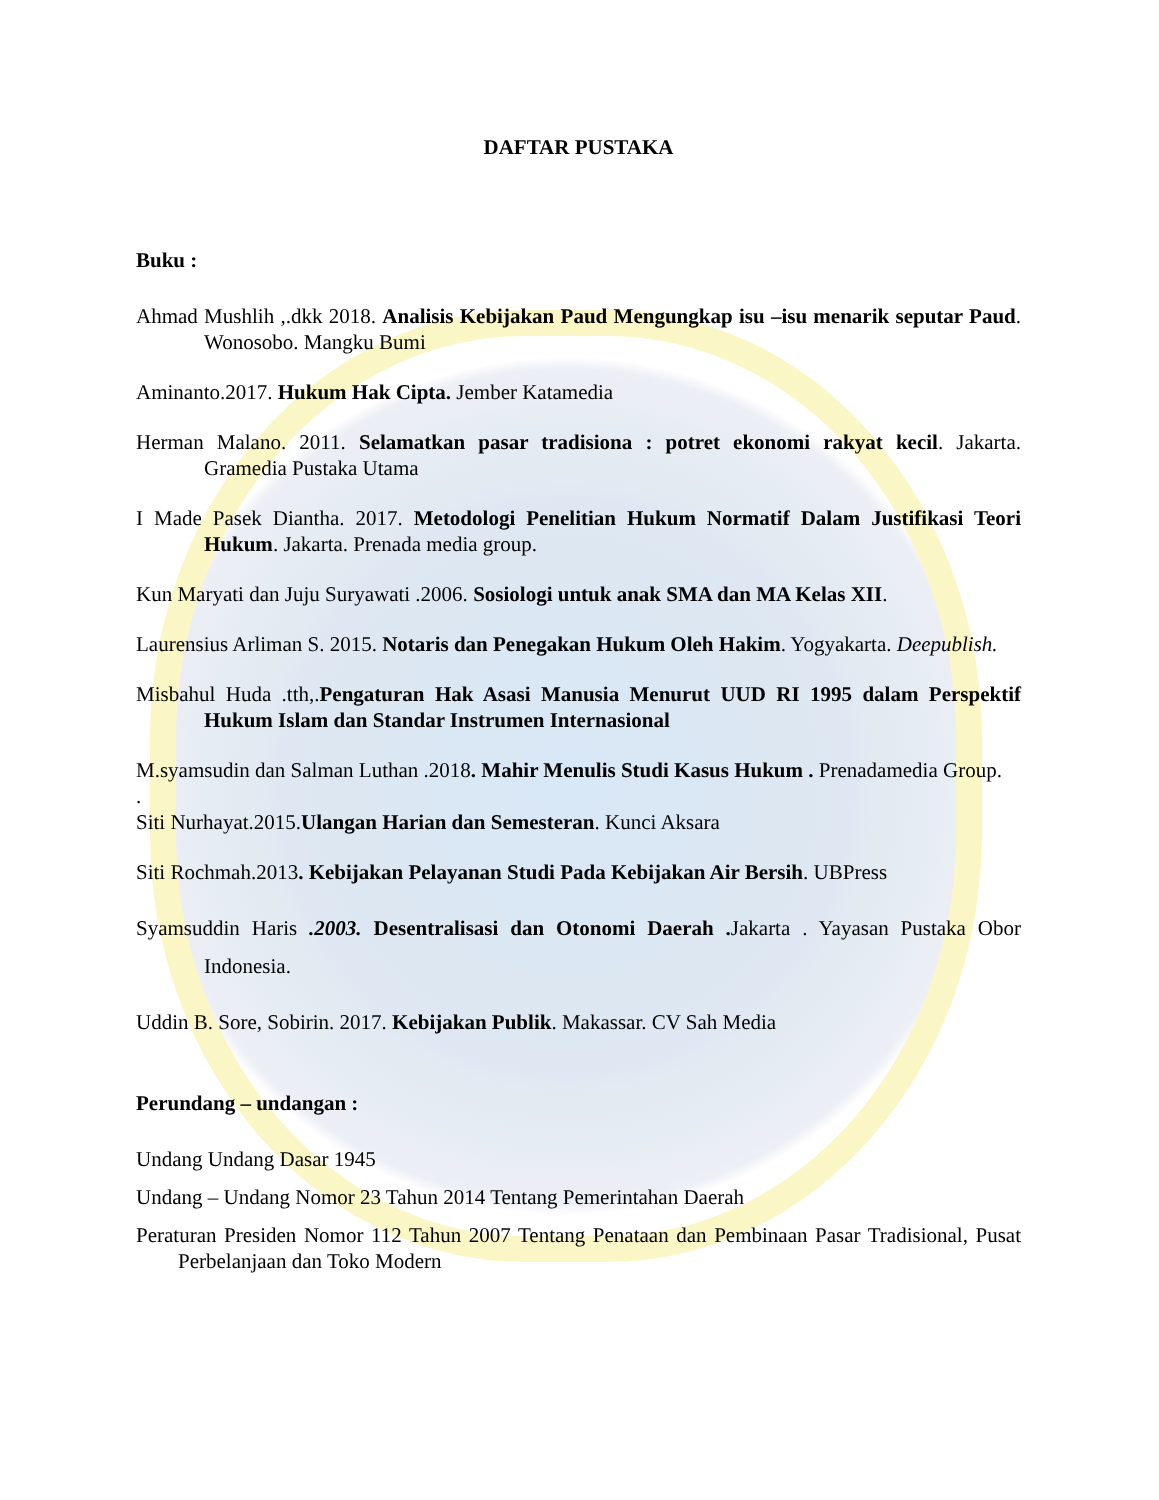DAFTAR PUSTAKA
Buku :
Ahmad Mushlih ,.dkk 2018. Analisis Kebijakan Paud Mengungkap isu –isu menarik seputar Paud. Wonosobo. Mangku Bumi
Aminanto.2017. Hukum Hak Cipta. Jember Katamedia
Herman Malano. 2011. Selamatkan pasar tradisiona : potret ekonomi rakyat kecil. Jakarta. Gramedia Pustaka Utama
I Made Pasek Diantha. 2017. Metodologi Penelitian Hukum Normatif Dalam Justifikasi Teori Hukum. Jakarta. Prenada media group.
Kun Maryati dan Juju Suryawati .2006. Sosiologi untuk anak SMA dan MA Kelas XII.
Laurensius Arliman S. 2015. Notaris dan Penegakan Hukum Oleh Hakim. Yogyakarta. Deepublish.
Misbahul Huda .tth,.Pengaturan Hak Asasi Manusia Menurut UUD RI 1995 dalam Perspektif Hukum Islam dan Standar Instrumen Internasional
M.syamsudin dan Salman Luthan .2018. Mahir Menulis Studi Kasus Hukum . Prenadamedia Group.
.
Siti Nurhayat.2015.Ulangan Harian dan Semesteran. Kunci Aksara
Siti Rochmah.2013. Kebijakan Pelayanan Studi Pada Kebijakan Air Bersih. UBPress
Syamsuddin Haris .2003. Desentralisasi dan Otonomi Daerah . Jakarta . Yayasan Pustaka Obor Indonesia.
Uddin B. Sore, Sobirin. 2017. Kebijakan Publik. Makassar. CV Sah Media
Perundang – undangan :
Undang Undang Dasar 1945
Undang – Undang Nomor 23 Tahun 2014 Tentang Pemerintahan Daerah
Peraturan Presiden Nomor 112 Tahun 2007 Tentang Penataan dan Pembinaan Pasar Tradisional, Pusat Perbelanjaan dan Toko Modern